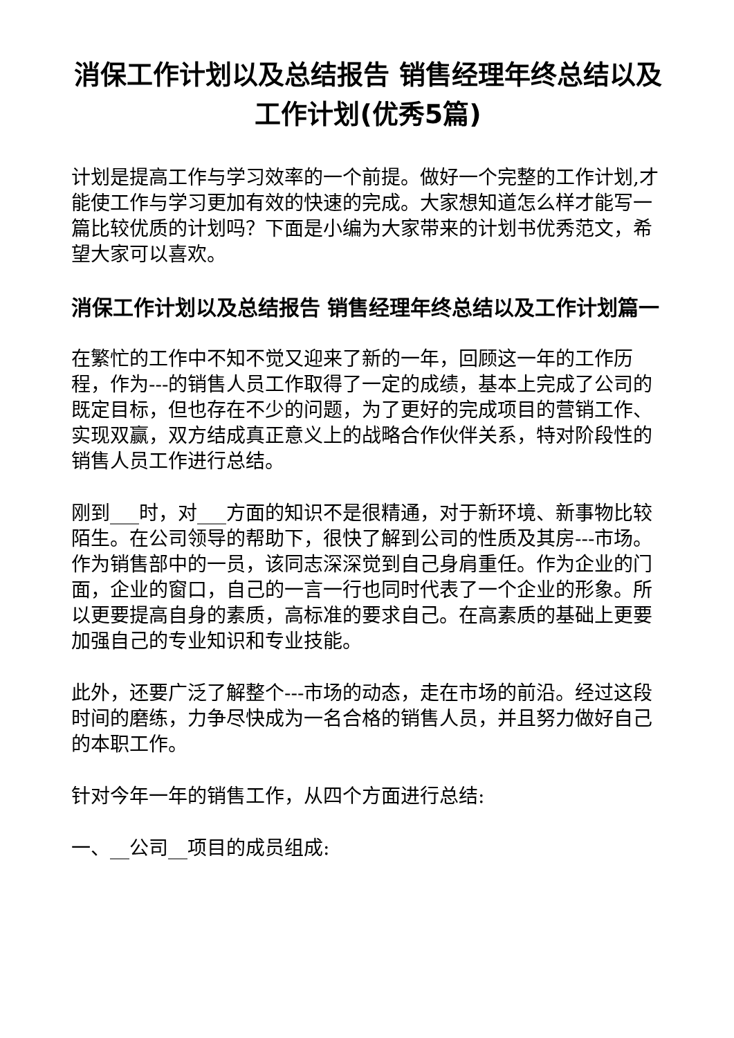消保工作计划以及总结报告 销售经理年终总结以及工作计划(优秀5篇)
计划是提高工作与学习效率的一个前提。做好一个完整的工作计划,才能使工作与学习更加有效的快速的完成。大家想知道怎么样才能写一篇比较优质的计划吗？下面是小编为大家带来的计划书优秀范文，希望大家可以喜欢。
消保工作计划以及总结报告 销售经理年终总结以及工作计划篇一
在繁忙的工作中不知不觉又迎来了新的一年，回顾这一年的工作历程，作为---的销售人员工作取得了一定的成绩，基本上完成了公司的既定目标，但也存在不少的问题，为了更好的完成项目的营销工作、实现双赢，双方结成真正意义上的战略合作伙伴关系，特对阶段性的销售人员工作进行总结。
刚到___时，对___方面的知识不是很精通，对于新环境、新事物比较陌生。在公司领导的帮助下，很快了解到公司的性质及其房---市场。作为销售部中的一员，该同志深深觉到自己身肩重任。作为企业的门面，企业的窗口，自己的一言一行也同时代表了一个企业的形象。所以更要提高自身的素质，高标准的要求自己。在高素质的基础上更要加强自己的专业知识和专业技能。
此外，还要广泛了解整个---市场的动态，走在市场的前沿。经过这段时间的磨练，力争尽快成为一名合格的销售人员，并且努力做好自己的本职工作。
针对今年一年的销售工作，从四个方面进行总结:
一、__公司__项目的成员组成: